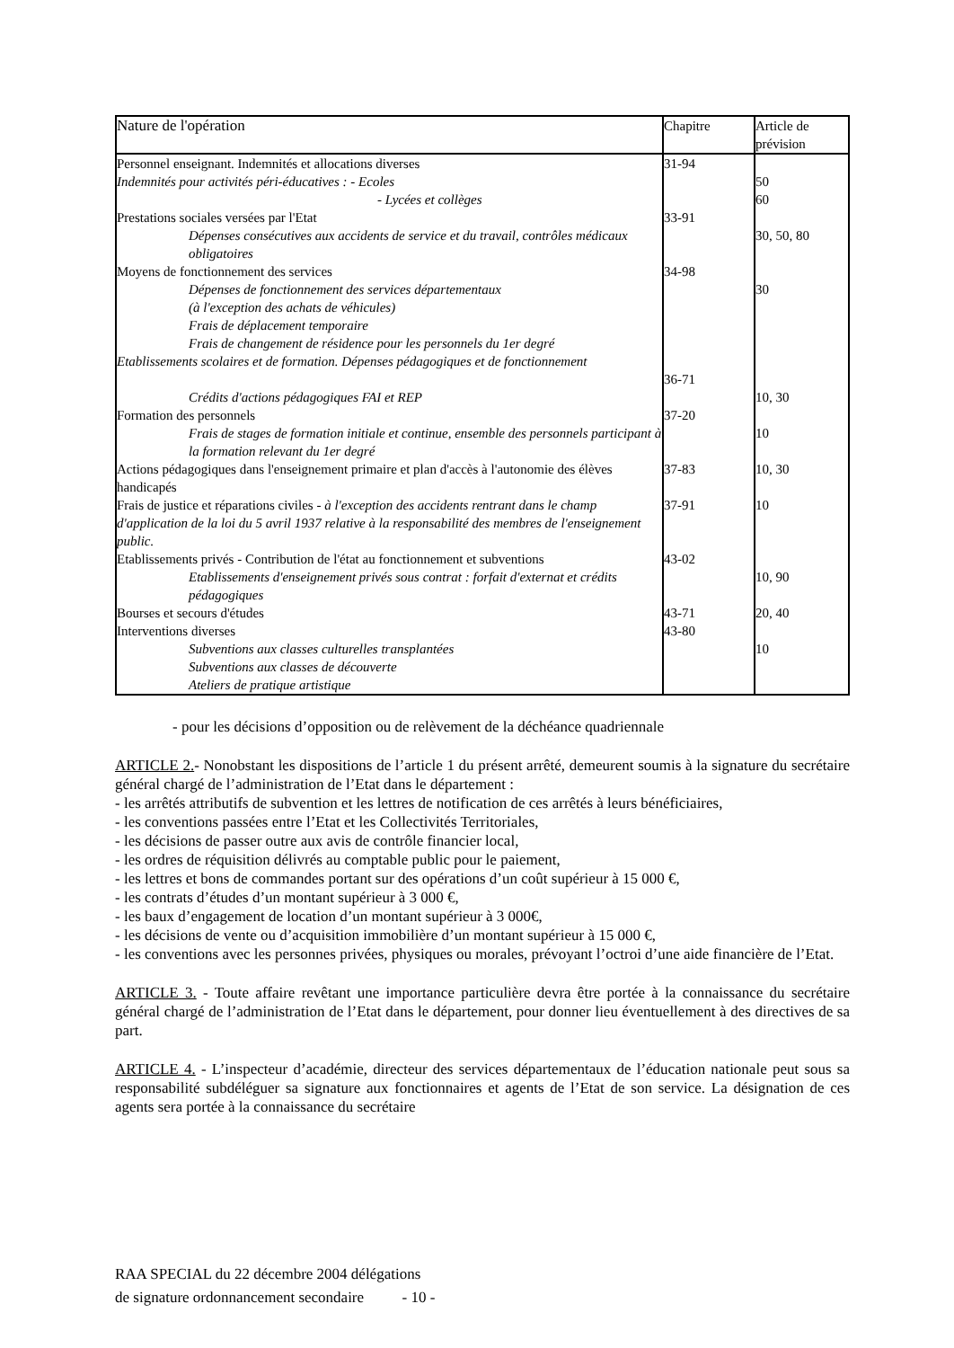| Nature de l'opération | Chapitre | Article de prévision |
| --- | --- | --- |
| Personnel enseignant. Indemnités et allocations diverses | 31-94 | |
| Indemnités pour activités péri-éducatives : - Ecoles | | 50 |
| - Lycées et collèges | | 60 |
| Prestations sociales versées par l'Etat | 33-91 | |
| Dépenses consécutives aux accidents de service et du travail, contrôles médicaux obligatoires | | 30, 50, 80 |
| Moyens de fonctionnement des services | 34-98 | |
| Dépenses de fonctionnement des services départementaux (à l'exception des achats de véhicules) Frais de déplacement temporaire Frais de changement de résidence pour les personnels du 1er degré | | 30 |
| Etablissements scolaires et de formation. Dépenses pédagogiques et de fonctionnement | 36-71 | |
| Crédits d'actions pédagogiques FAI et REP | | 10, 30 |
| Formation des personnels | 37-20 | |
| Frais de stages de formation initiale et continue, ensemble des personnels participant à la formation relevant du 1er degré | | 10 |
| Actions pédagogiques dans l'enseignement primaire et plan d'accès à l'autonomie des élèves handicapés | 37-83 | 10, 30 |
| Frais de justice et réparations civiles - à l'exception des accidents rentrant dans le champ d'application de la loi du 5 avril 1937 relative à la responsabilité des membres de l'enseignement public. | 37-91 | 10 |
| Etablissements privés - Contribution de l'état au fonctionnement et subventions | 43-02 | |
| Etablissements d'enseignement privés sous contrat : forfait d'externat et crédits pédagogiques | | 10, 90 |
| Bourses et secours d'études | 43-71 | 20, 40 |
| Interventions diverses | 43-80 | |
| Subventions aux classes culturelles transplantées Subventions aux classes de découverte Ateliers de pratique artistique | | 10 |
- pour les décisions d’opposition ou de relèvement de la déchéance quadriennale
ARTICLE 2.- Nonobstant les dispositions de l’article 1 du présent arrêté, demeurent soumis à la signature du secrétaire général chargé de l’administration de l’Etat dans le département :
- les arrêtés attributifs de subvention et les lettres de notification de ces arrêtés à leurs bénéficiaires,
- les conventions passées entre l’Etat et les Collectivités Territoriales,
- les décisions de passer outre aux avis de contrôle financier local,
- les ordres de réquisition délivrés au comptable public pour le paiement,
- les lettres et bons de commandes portant sur des opérations d’un coût supérieur à 15 000 €,
- les contrats d’études d’un montant supérieur à 3 000 €,
- les baux d’engagement de location d’un montant supérieur à 3 000€,
- les décisions de vente ou d’acquisition immobilière d’un montant supérieur à 15 000 €,
- les conventions avec les personnes privées, physiques ou morales, prévoyant l’octroi d’une aide financière de l’Etat.
ARTICLE 3. - Toute affaire revêtant une importance particulière devra être portée à la connaissance du secrétaire général chargé de l’administration de l’Etat dans le département, pour donner lieu éventuellement à des directives de sa part.
ARTICLE 4. - L’inspecteur d’académie, directeur des services départementaux de l’éducation nationale peut sous sa responsabilité subdéléguer sa signature aux fonctionnaires et agents de l’Etat de son service. La désignation de ces agents sera portée à la connaissance du secrétaire
RAA SPECIAL du 22 décembre 2004 délégations
de signature ordonnancement secondaire - 10 -